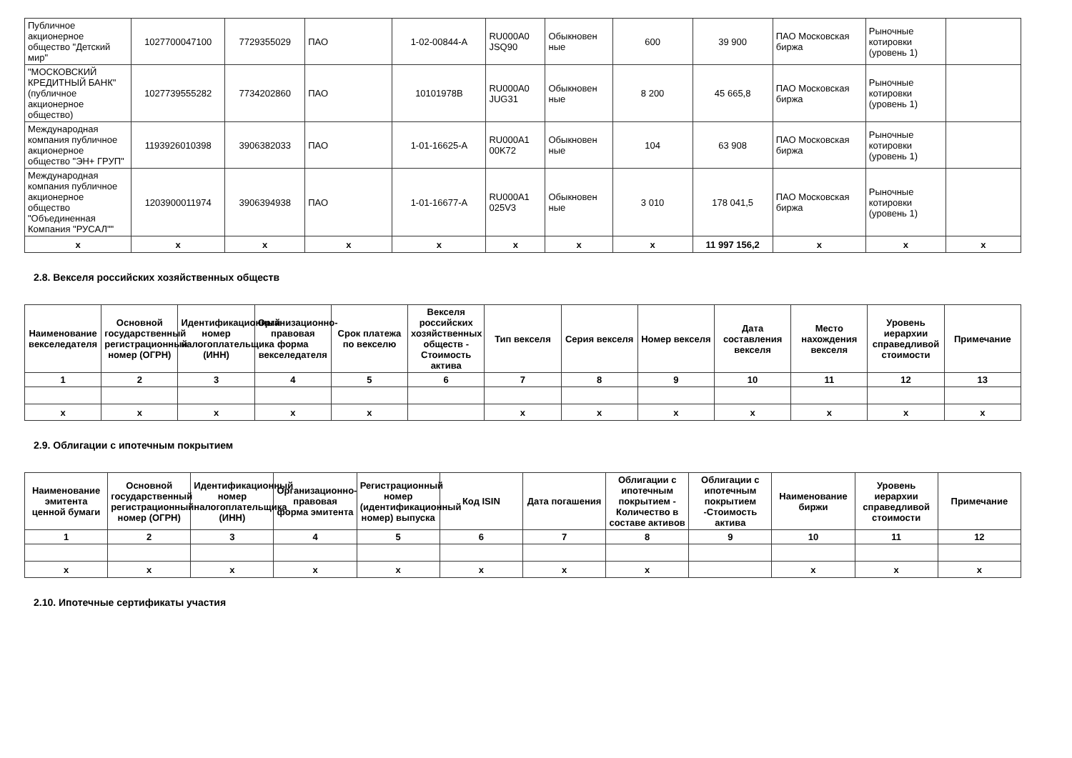| Публичное акционерное общество "Детский мир" | 1027700047100 | 7729355029 | ПАО | 1-02-00844-А | RU000A0 JSQ90 | Обыкновен ные | 600 | 39 900 | ПАО Московская биржа | Рыночные котировки (уровень 1) | |
| "МОСКОВСКИЙ КРЕДИТНЫЙ БАНК" (публичное акционерное общество) | 1027739555282 | 7734202860 | ПАО | 10101978B | RU000A0 JUG31 | Обыкновен ные | 8 200 | 45 665,8 | ПАО Московская биржа | Рыночные котировки (уровень 1) | |
| Международная компания публичное акционерное общество "ЭН+ ГРУП" | 1193926010398 | 3906382033 | ПАО | 1-01-16625-А | RU000A1 00K72 | Обыкновен ные | 104 | 63 908 | ПАО Московская биржа | Рыночные котировки (уровень 1) | |
| Международная компания публичное акционерное общество "Объединенная Компания "РУСАЛ"" | 1203900011974 | 3906394938 | ПАО | 1-01-16677-А | RU000A1 025V3 | Обыкновен ные | 3 010 | 178 041,5 | ПАО Московская биржа | Рыночные котировки (уровень 1) | |
| x | x | x | x | x | x | x | x | 11 997 156,2 | x | x | x |
2.8. Векселя российских хозяйственных обществ
| Наименование векселедателя | Основной государственный регистрационный номер (ОГРН) | Идентификационный номер налогоплательщика (ИНН) | Организационно-правовая форма векселедателя | Срок платежа по векселю | Векселя российских хозяйственных обществ - Стоимость актива | Тип векселя | Серия векселя | Номер векселя | Дата составления векселя | Место нахождения векселя | Уровень иерархии справедливой стоимости | Примечание |
| --- | --- | --- | --- | --- | --- | --- | --- | --- | --- | --- | --- | --- |
| 1 | 2 | 3 | 4 | 5 | 6 | 7 | 8 | 9 | 10 | 11 | 12 | 13 |
| x | x | x | x | x | | x | x | x | x | x | x | x |
2.9. Облигации с ипотечным покрытием
| Наименование эмитента ценной бумаги | Основной государственный регистрационный номер (ОГРН) | Идентификационный номер налогоплательщика (ИНН) | Организационно-правовая форма эмитента | Регистрационный номер (идентификационный номер) выпуска | Код ISIN | Дата погашения | Облигации с ипотечным покрытием - Количество в составе активов | Облигации с ипотечным покрытием -Стоимость актива | Наименование биржи | Уровень иерархии справедливой стоимости | Примечание |
| --- | --- | --- | --- | --- | --- | --- | --- | --- | --- | --- | --- |
| 1 | 2 | 3 | 4 | 5 | 6 | 7 | 8 | 9 | 10 | 11 | 12 |
| x | x | x | x | x | x | x | x | | x | x | x |
2.10. Ипотечные сертификаты участия